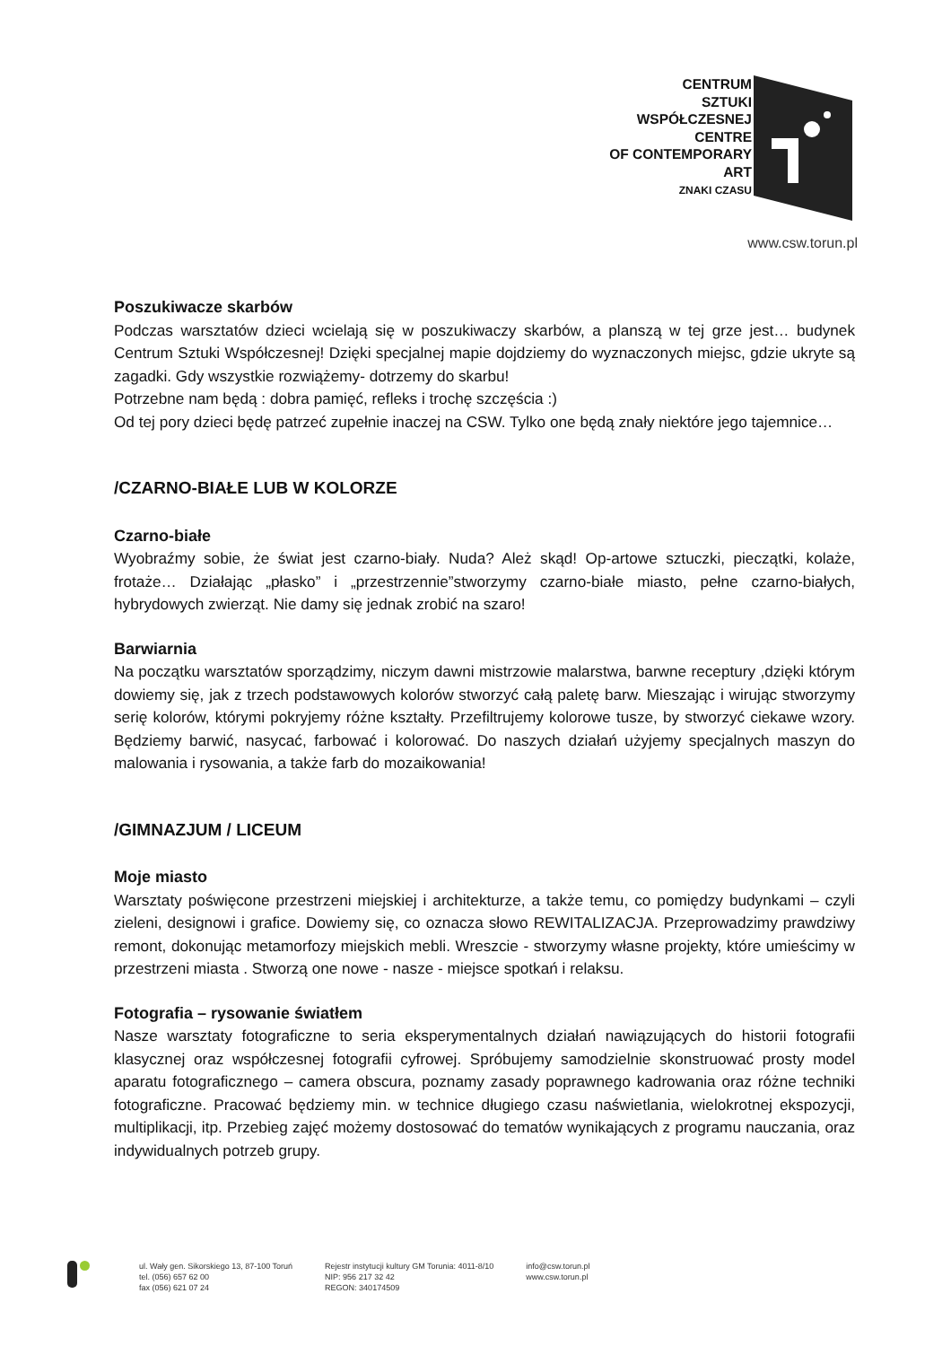CENTRUM
SZTUKI
WSPÓŁCZESNEJ
CENTRE
OF CONTEMPORARY
ART
ZNAKI CZASU
www.csw.torun.pl
Poszukiwacze skarbów
Podczas warsztatów dzieci wcielają się w poszukiwaczy skarbów, a planszą w tej grze jest… budynek Centrum Sztuki Współczesnej! Dzięki specjalnej mapie dojdziemy do wyznaczonych miejsc, gdzie ukryte są zagadki. Gdy wszystkie rozwiążemy- dotrzemy do skarbu!
Potrzebne nam będą : dobra pamięć, refleks i trochę szczęścia :)
Od tej pory dzieci będę patrzeć zupełnie inaczej na CSW. Tylko one będą znały niektóre jego tajemnice…
/CZARNO-BIAŁE LUB W KOLORZE
Czarno-białe
Wyobraźmy sobie, że świat jest czarno-biały. Nuda? Ależ skąd! Op-artowe sztuczki, pieczątki, kolaże, frotaże… Działając „płasko” i „przestrzennie”stworzymy czarno-białe miasto, pełne czarno-białych, hybrydowych zwierząt. Nie damy się jednak zrobić na szaro!
Barwiarnia
Na początku warsztatów sporządzimy, niczym dawni mistrzowie malarstwa, barwne receptury ,dzięki którym dowiemy się, jak z trzech podstawowych kolorów stworzyć całą paletę barw. Mieszając i wirując stworzymy serię kolorów, którymi pokryjemy różne kształty. Przefiltrujemy kolorowe tusze, by stworzyć ciekawe wzory. Będziemy barwić, nasycać, farbować i kolorować. Do naszych działań użyjemy specjalnych maszyn do malowania i rysowania, a także farb do mozaikowania!
/GIMNAZJUM / LICEUM
Moje miasto
Warsztaty poświęcone przestrzeni miejskiej i architekturze, a także temu, co pomiędzy budynkami – czyli zieleni, designowi i grafice. Dowiemy się, co oznacza słowo REWITALIZACJA. Przeprowadzimy prawdziwy remont, dokonując metamorfozy miejskich mebli. Wreszcie - stworzymy własne projekty, które umieścimy w przestrzeni miasta . Stworzą one nowe - nasze - miejsce spotkań i relaksu.
Fotografia – rysowanie światłem
Nasze warsztaty fotograficzne to seria eksperymentalnych działań nawiązujących do historii fotografii klasycznej oraz współczesnej fotografii cyfrowej. Spróbujemy samodzielnie skonstruować prosty model aparatu fotograficznego – camera obscura, poznamy zasady poprawnego kadrowania oraz różne techniki fotograficzne. Pracować będziemy min. w technice długiego czasu naświetlania, wielokrotnej ekspozycji, multiplikacji, itp. Przebieg zajęć możemy dostosować do tematów wynikających z programu nauczania, oraz indywidualnych potrzeb grupy.
ul. Wały gen. Sikorskiego 13, 87-100 Toruń
tel. (056) 657 62 00
fax (056) 621 07 24
Rejestr instytucji kultury GM Torunia: 4011-8/10
NIP: 956 217 32 42
REGON: 340174509
info@csw.torun.pl
www.csw.torun.pl